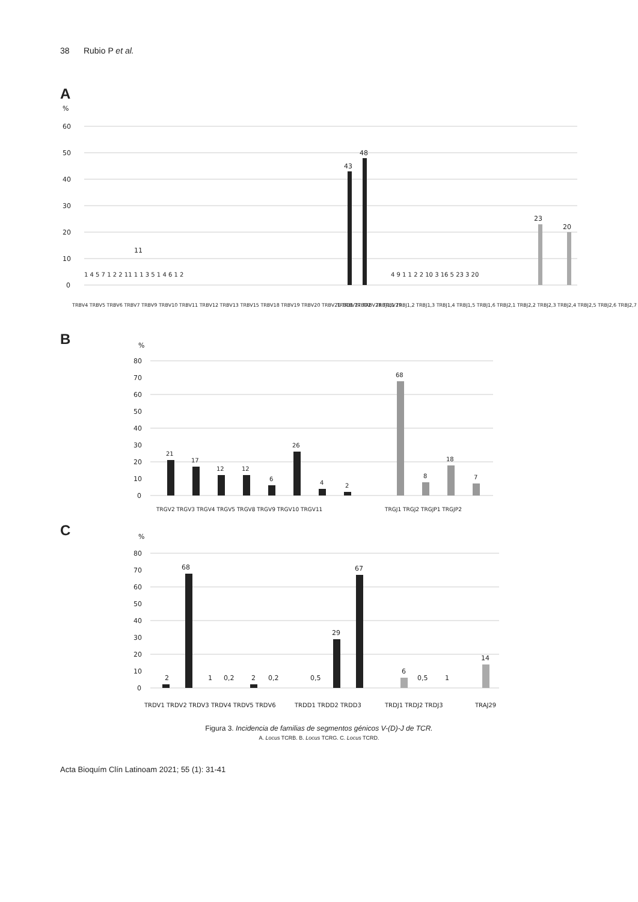38 Rubio P et al.
A
%
60
50
40
30
20
10
0
43
48
11
23
20
TRBV4 TRBV5 TRBV6 TRBV7 TRBV9 TRBV10 TRBV11 TRBV12 TRBV13 TRBV15 TRBV18 TRBV19 TRBV20 TRBV21 TRBV27 TRBV28 TRBV29
TRBD1 TRBD2
TRBJ1,1 TRBJ1,2 TRBJ1,3 TRBJ1,4 TRBJ1,5 TRBJ1,6 TRBJ2,1 TRBJ2,2 TRBJ2,3 TRBJ2,4 TRBJ2,5 TRBJ2,6 TRBJ2,7
1 4 5 7 1 2 2 11 1 1 3 5 1 4 6 1 2
4 9 1 1 2 2 10 3 16 5 23 3 20
B
%
80
70
60
50
40
30
20
10
0
21
17
12
12
6
26
4
2
68
8
18
7
TRGV2 TRGV3 TRGV4 TRGV5 TRGV8 TRGV9 TRGV10 TRGV11
TRGJ1 TRGJ2 TRGJP1 TRGJP2
C
%
80
70
60
50
40
30
20
10
0
2
68
1
0,2
2
0,2
0,5
29
67
6
0,5
1
14
TRDV1 TRDV2 TRDV3 TRDV4 TRDV5 TRDV6
TRDD1 TRDD2 TRDD3
TRDJ1 TRDJ2 TRDJ3
TRAJ29
Figura 3. Incidencia de familias de segmentos génicos V-(D)-J de TCR.
A. Locus TCRB. B. Locus TCRG. C. Locus TCRD.
Acta Bioquím Clín Latinoam 2021; 55 (1): 31-41